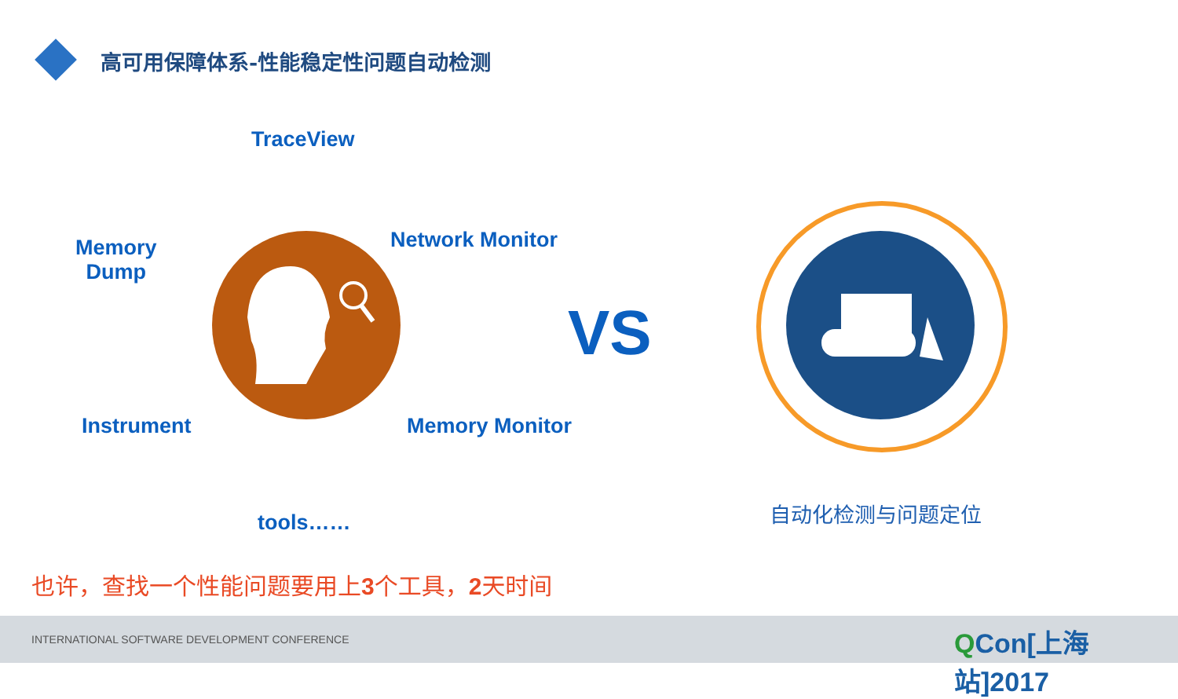高可用保障体系-性能稳定性问题自动检测
TraceView
Memory
Dump
Network Monitor
VS
Instrument Memory Monitor
tools…… 自动化检测与问题定位
也许，查找一个性能问题要用上3个工具，2天时间
INTERNATIONAL SOFTWARE DEVELOPMENT CONFERENCE
QCon[上海站]2017